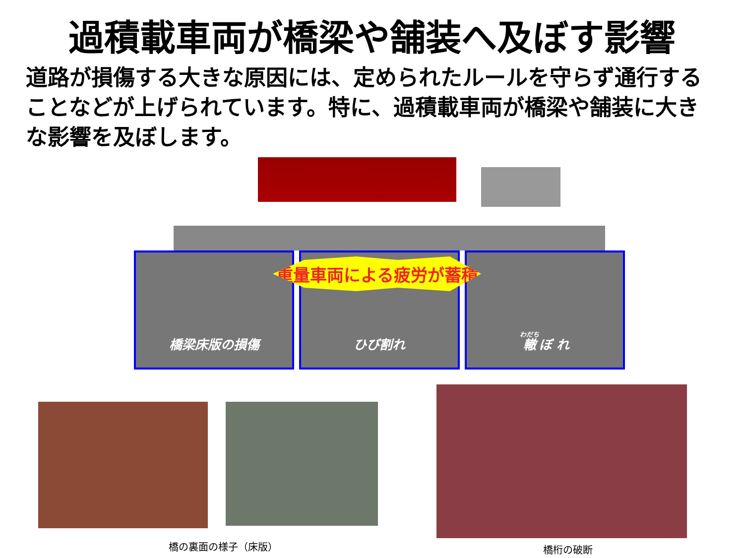過積載車両が橋梁や舗装へ及ぼす影響
道路が損傷する大きな原因には、定められたルールを守らず通行することなどが上げられています。特に、過積載車両が橋梁や舗装に大きな影響を及ぼします。
橋梁床版の損傷 ひび割れ 轍 ぼ れ
重量車両による疲労が蓄積
橋の裏面の様子（床版） 橋桁の破断